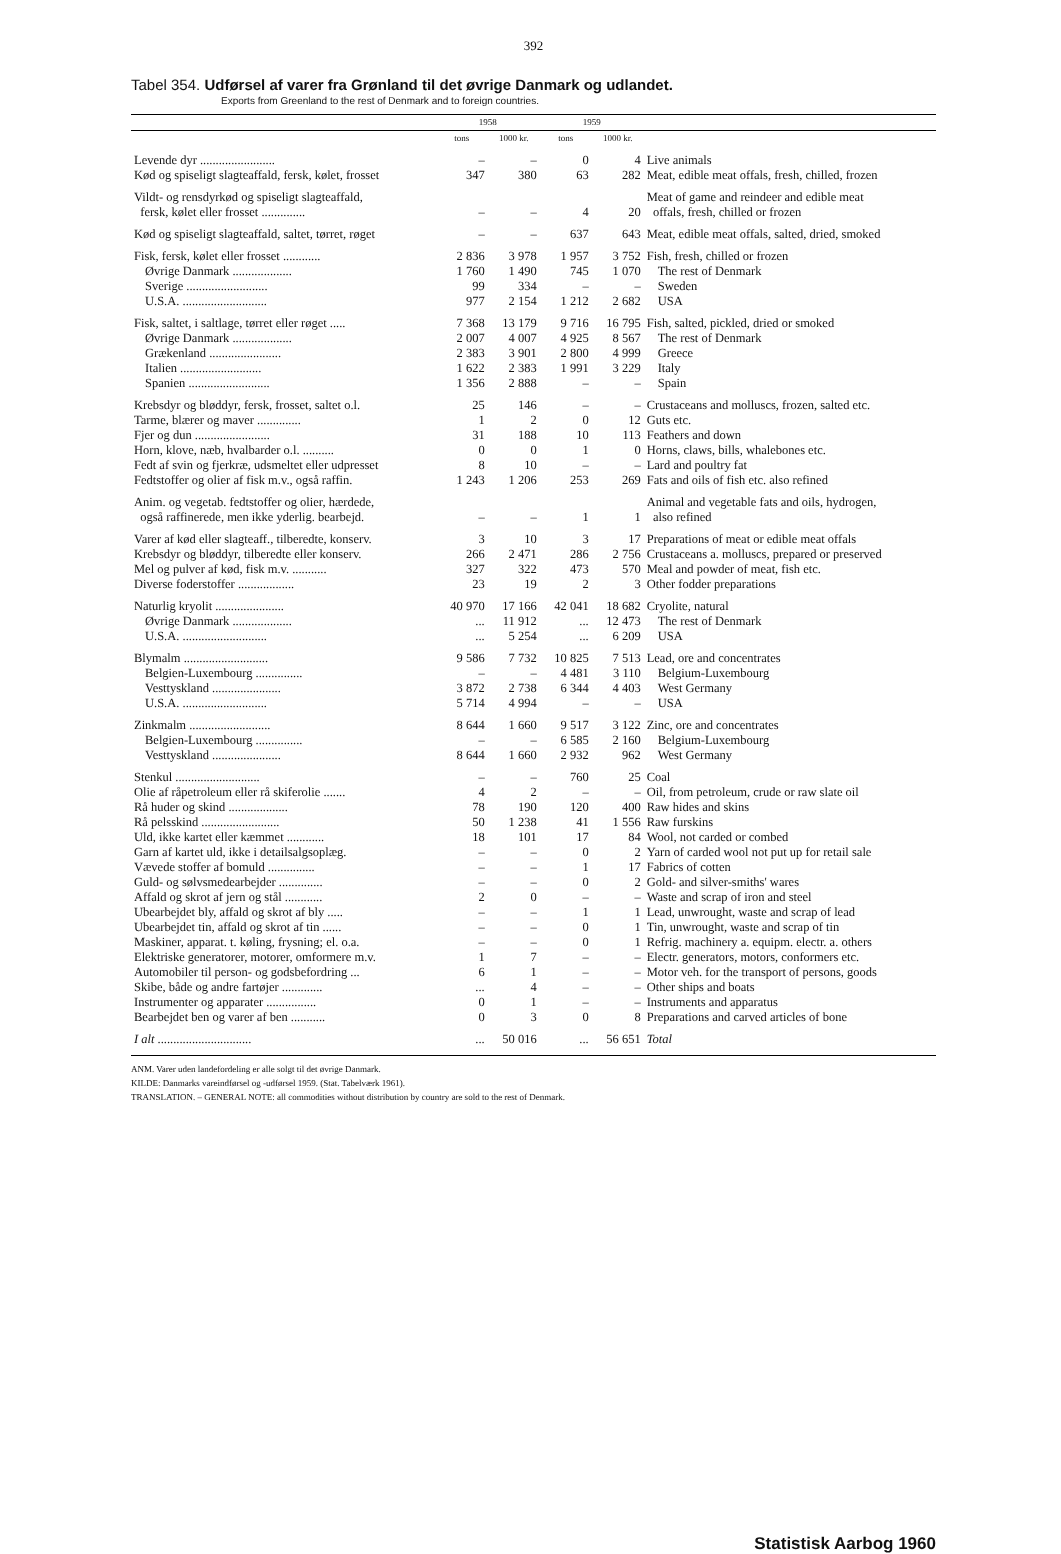392
Tabel 354. Udførsel af varer fra Grønland til det øvrige Danmark og udlandet.
Exports from Greenland to the rest of Denmark and to foreign countries.
| | 1958 | | 1959 | | |
| --- | --- | --- | --- | --- | --- |
| | tons | 1000 kr. | tons | 1000 kr. | |
| Levende dyr ........................ | – | – | 0 | 4 | Live animals |
| Kød og spiseligt slagteaffald, fersk, kølet, frosset | 347 | 380 | 63 | 282 | Meat, edible meat offals, fresh, chilled, frozen |
| Vildt- og rensdyrkød og spiseligt slagteaffald, fersk, kølet eller frosset .............. | – | – | 4 | 20 | Meat of game and reindeer and edible meat offals, fresh, chilled or frozen |
| Kød og spiseligt slagteaffald, saltet, tørret, røget | – | – | 637 | 643 | Meat, edible meat offals, salted, dried, smoked |
| Fisk, fersk, kølet eller frosset ............ | 2 836 | 3 978 | 1 957 | 3 752 | Fish, fresh, chilled or frozen |
| Øvrige Danmark ................... | 1 760 | 1 490 | 745 | 1 070 | The rest of Denmark |
| Sverige .......................... | 99 | 334 | – | – | Sweden |
| U.S.A. ........................... | 977 | 2 154 | 1 212 | 2 682 | USA |
| Fisk, saltet, i saltlage, tørret eller røget ..... | 7 368 | 13 179 | 9 716 | 16 795 | Fish, salted, pickled, dried or smoked |
| Øvrige Danmark ................... | 2 007 | 4 007 | 4 925 | 8 567 | The rest of Denmark |
| Grækenland ....................... | 2 383 | 3 901 | 2 800 | 4 999 | Greece |
| Italien .......................... | 1 622 | 2 383 | 1 991 | 3 229 | Italy |
| Spanien .......................... | 1 356 | 2 888 | – | – | Spain |
| Krebsdyr og bløddyr, fersk, frosset, saltet o.l. | 25 | 146 | – | – | Crustaceans and molluscs, frozen, salted etc. |
| Tarme, blærer og maver .............. | 1 | 2 | 0 | 12 | Guts etc. |
| Fjer og dun ........................ | 31 | 188 | 10 | 113 | Feathers and down |
| Horn, klove, næb, hvalbarder o.l. .......... | 0 | 0 | 1 | 0 | Horns, claws, bills, whalebones etc. |
| Fedt af svin og fjerkræ, udsmeltet eller udpresset | 8 | 10 | – | – | Lard and poultry fat |
| Fedtstoffer og olier af fisk m.v., også raffin. | 1 243 | 1 206 | 253 | 269 | Fats and oils of fish etc. also refined |
| Anim. og vegetab. fedtstoffer og olier, hærdede, også raffinerede, men ikke yderlig. bearbejd. | – | – | 1 | 1 | Animal and vegetable fats and oils, hydrogen, also refined |
| Varer af kød eller slagteaff., tilberedte, konserv. | 3 | 10 | 3 | 17 | Preparations of meat or edible meat offals |
| Krebsdyr og bløddyr, tilberedte eller konserv. | 266 | 2 471 | 286 | 2 756 | Crustaceans a. molluscs, prepared or preserved |
| Mel og pulver af kød, fisk m.v. ........... | 327 | 322 | 473 | 570 | Meal and powder of meat, fish etc. |
| Diverse foderstoffer .................. | 23 | 19 | 2 | 3 | Other fodder preparations |
| Naturlig kryolit ...................... | 40 970 | 17 166 | 42 041 | 18 682 | Cryolite, natural |
| Øvrige Danmark ................... | ... | 11 912 | ... | 12 473 | The rest of Denmark |
| U.S.A. ........................... | ... | 5 254 | ... | 6 209 | USA |
| Blymalm ........................... | 9 586 | 7 732 | 10 825 | 7 513 | Lead, ore and concentrates |
| Belgien-Luxembourg ............... | – | – | 4 481 | 3 110 | Belgium-Luxembourg |
| Vesttyskland ...................... | 3 872 | 2 738 | 6 344 | 4 403 | West Germany |
| U.S.A. ........................... | 5 714 | 4 994 | – | – | USA |
| Zinkmalm .......................... | 8 644 | 1 660 | 9 517 | 3 122 | Zinc, ore and concentrates |
| Belgien-Luxembourg ............... | – | – | 6 585 | 2 160 | Belgium-Luxembourg |
| Vesttyskland ...................... | 8 644 | 1 660 | 2 932 | 962 | West Germany |
| Stenkul ........................... | – | – | 760 | 25 | Coal |
| Olie af råpetroleum eller rå skiferolie ....... | 4 | 2 | – | – | Oil, from petroleum, crude or raw slate oil |
| Rå huder og skind ................... | 78 | 190 | 120 | 400 | Raw hides and skins |
| Rå pelsskind ......................... | 50 | 1 238 | 41 | 1 556 | Raw furskins |
| Uld, ikke kartet eller kæmmet ............ | 18 | 101 | 17 | 84 | Wool, not carded or combed |
| Garn af kartet uld, ikke i detailsalgsoplæg. | – | – | 0 | 2 | Yarn of carded wool not put up for retail sale |
| Vævede stoffer af bomuld ............... | – | – | 1 | 17 | Fabrics of cotten |
| Guld- og sølvsmedearbejder .............. | – | – | 0 | 2 | Gold- and silver-smiths' wares |
| Affald og skrot af jern og stål ............ | 2 | 0 | – | – | Waste and scrap of iron and steel |
| Ubearbejdet bly, affald og skrot af bly ..... | – | – | 1 | 1 | Lead, unwrought, waste and scrap of lead |
| Ubearbejdet tin, affald og skrot af tin ...... | – | – | 0 | 1 | Tin, unwrought, waste and scrap of tin |
| Maskiner, apparat. t. køling, frysning; el. o.a. | – | – | 0 | 1 | Refrig. machinery a. equipm. electr. a. others |
| Elektriske generatorer, motorer, omformere m.v. | 1 | 7 | – | – | Electr. generators, motors, conformers etc. |
| Automobiler til person- og godsbefordring ... | 6 | 1 | – | – | Motor veh. for the transport of persons, goods |
| Skibe, både og andre fartøjer ............. | ... | 4 | – | – | Other ships and boats |
| Instrumenter og apparater ................ | 0 | 1 | – | – | Instruments and apparatus |
| Bearbejdet ben og varer af ben ........... | 0 | 3 | 0 | 8 | Preparations and carved articles of bone |
| I alt .............................. | ... | 50 016 | ... | 56 651 | Total |
ANM. Varer uden landefordeling er alle solgt til det øvrige Danmark.
KILDE: Danmarks vareindførsel og -udførsel 1959. (Stat. Tabelværk 1961).
TRANSLATION. – GENERAL NOTE: all commodities without distribution by country are sold to the rest of Denmark.
Statistisk Aarbog 1960